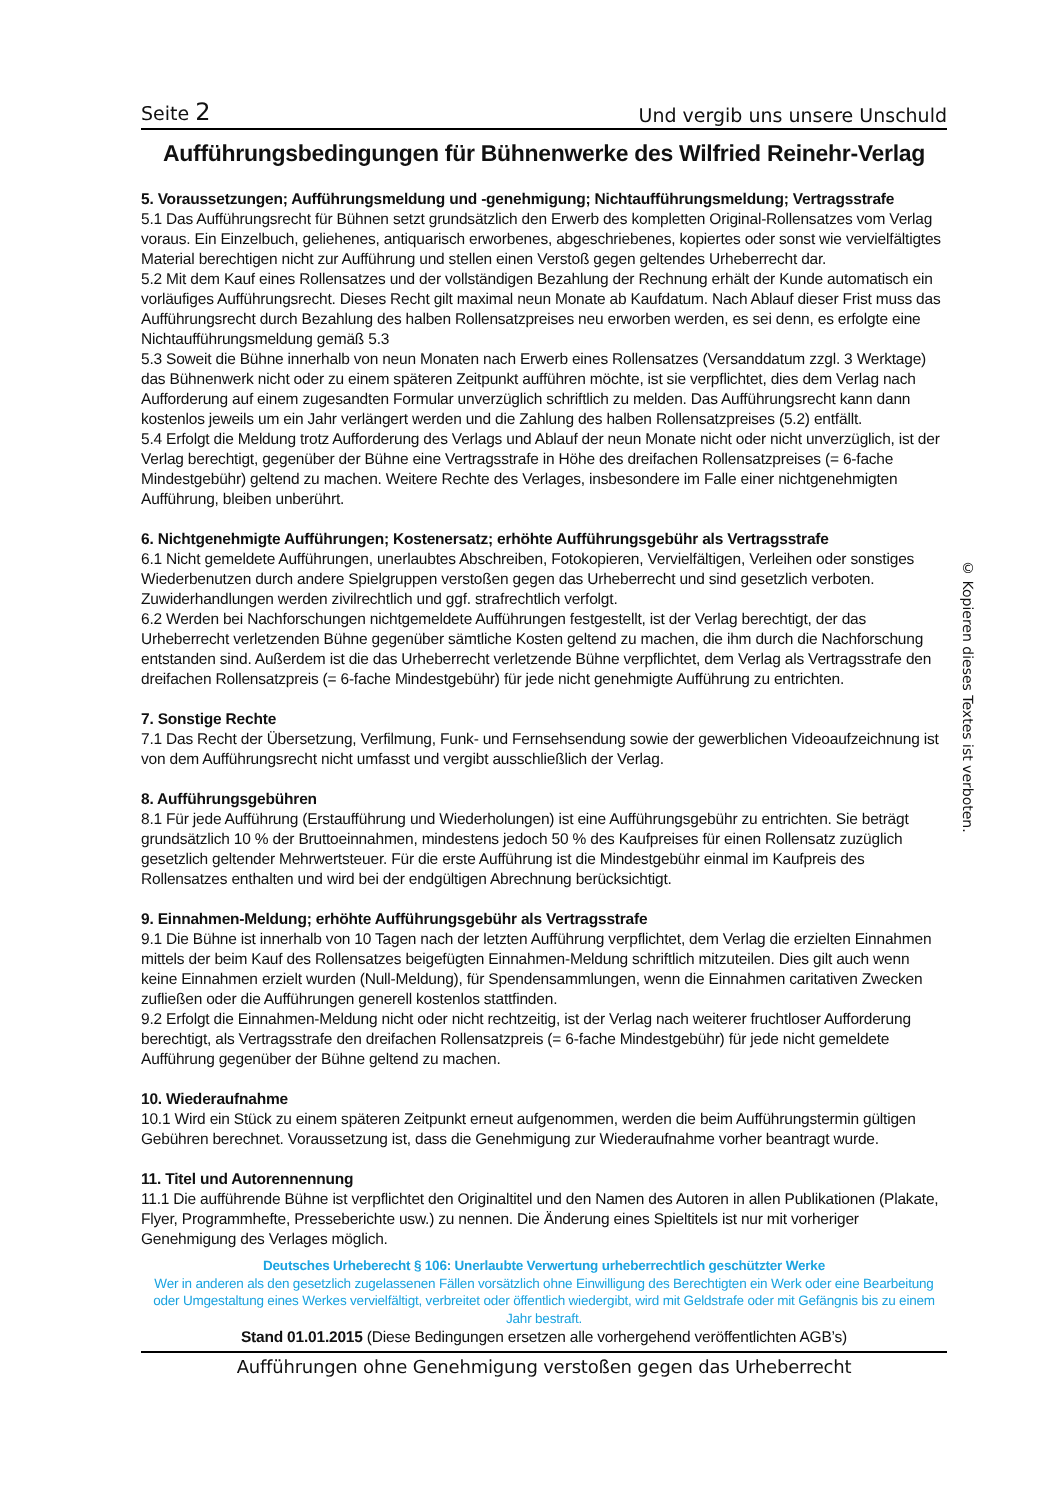Seite 2 Und vergib uns unsere Unschuld
Aufführungsbedingungen für Bühnenwerke des Wilfried Reinehr-Verlag
5. Voraussetzungen; Aufführungsmeldung und -genehmigung; Nichtaufführungsmeldung; Vertragsstrafe
5.1 Das Aufführungsrecht für Bühnen setzt grundsätzlich den Erwerb des kompletten Original-Rollensatzes vom Verlag voraus. Ein Einzelbuch, geliehenes, antiquarisch erworbenes, abgeschriebenes, kopiertes oder sonst wie vervielfältigtes Material berechtigen nicht zur Aufführung und stellen einen Verstoß gegen geltendes Urheberrecht dar.
5.2 Mit dem Kauf eines Rollensatzes und der vollständigen Bezahlung der Rechnung erhält der Kunde automatisch ein vorläufiges Aufführungsrecht. Dieses Recht gilt maximal neun Monate ab Kaufdatum. Nach Ablauf dieser Frist muss das Aufführungsrecht durch Bezahlung des halben Rollensatzpreises neu erworben werden, es sei denn, es erfolgte eine Nichtaufführungsmeldung gemäß 5.3
5.3 Soweit die Bühne innerhalb von neun Monaten nach Erwerb eines Rollensatzes (Versanddatum zzgl. 3 Werktage) das Bühnenwerk nicht oder zu einem späteren Zeitpunkt aufführen möchte, ist sie verpflichtet, dies dem Verlag nach Aufforderung auf einem zugesandten Formular unverzüglich schriftlich zu melden. Das Aufführungsrecht kann dann kostenlos jeweils um ein Jahr verlängert werden und die Zahlung des halben Rollensatzpreises (5.2) entfällt.
5.4 Erfolgt die Meldung trotz Aufforderung des Verlags und Ablauf der neun Monate nicht oder nicht unverzüglich, ist der Verlag berechtigt, gegenüber der Bühne eine Vertragsstrafe in Höhe des dreifachen Rollensatzpreises (= 6-fache Mindestgebühr) geltend zu machen. Weitere Rechte des Verlages, insbesondere im Falle einer nichtgenehmigten Aufführung, bleiben unberührt.
6. Nichtgenehmigte Aufführungen; Kostenersatz; erhöhte Aufführungsgebühr als Vertragsstrafe
6.1 Nicht gemeldete Aufführungen, unerlaubtes Abschreiben, Fotokopieren, Vervielfältigen, Verleihen oder sonstiges Wiederbenutzen durch andere Spielgruppen verstoßen gegen das Urheberrecht und sind gesetzlich verboten. Zuwiderhandlungen werden zivilrechtlich und ggf. strafrechtlich verfolgt.
6.2 Werden bei Nachforschungen nichtgemeldete Aufführungen festgestellt, ist der Verlag berechtigt, der das Urheberrecht verletzenden Bühne gegenüber sämtliche Kosten geltend zu machen, die ihm durch die Nachforschung entstanden sind. Außerdem ist die das Urheberrecht verletzende Bühne verpflichtet, dem Verlag als Vertragsstrafe den dreifachen Rollensatzpreis (= 6-fache Mindestgebühr) für jede nicht genehmigte Aufführung zu entrichten.
7. Sonstige Rechte
7.1 Das Recht der Übersetzung, Verfilmung, Funk- und Fernsehsendung sowie der gewerblichen Videoaufzeichnung ist von dem Aufführungsrecht nicht umfasst und vergibt ausschließlich der Verlag.
8. Aufführungsgebühren
8.1 Für jede Aufführung (Erstaufführung und Wiederholungen) ist eine Aufführungsgebühr zu entrichten. Sie beträgt grundsätzlich 10 % der Bruttoeinnahmen, mindestens jedoch 50 % des Kaufpreises für einen Rollensatz zuzüglich gesetzlich geltender Mehrwertsteuer. Für die erste Aufführung ist die Mindestgebühr einmal im Kaufpreis des Rollensatzes enthalten und wird bei der endgültigen Abrechnung berücksichtigt.
9. Einnahmen-Meldung; erhöhte Aufführungsgebühr als Vertragsstrafe
9.1 Die Bühne ist innerhalb von 10 Tagen nach der letzten Aufführung verpflichtet, dem Verlag die erzielten Einnahmen mittels der beim Kauf des Rollensatzes beigefügten Einnahmen-Meldung schriftlich mitzuteilen. Dies gilt auch wenn keine Einnahmen erzielt wurden (Null-Meldung), für Spendensammlungen, wenn die Einnahmen caritativen Zwecken zufließen oder die Aufführungen generell kostenlos stattfinden.
9.2 Erfolgt die Einnahmen-Meldung nicht oder nicht rechtzeitig, ist der Verlag nach weiterer fruchtloser Aufforderung berechtigt, als Vertragsstrafe den dreifachen Rollensatzpreis (= 6-fache Mindestgebühr) für jede nicht gemeldete Aufführung gegenüber der Bühne geltend zu machen.
10. Wiederaufnahme
10.1 Wird ein Stück zu einem späteren Zeitpunkt erneut aufgenommen, werden die beim Aufführungstermin gültigen Gebühren berechnet. Voraussetzung ist, dass die Genehmigung zur Wiederaufnahme vorher beantragt wurde.
11. Titel und Autorennennung
11.1 Die aufführende Bühne ist verpflichtet den Originaltitel und den Namen des Autoren in allen Publikationen (Plakate, Flyer, Programmhefte, Presseberichte usw.) zu nennen. Die Änderung eines Spieltitels ist nur mit vorheriger Genehmigung des Verlages möglich.
Deutsches Urheberecht § 106: Unerlaubte Verwertung urheberrechtlich geschützter Werke
Wer in anderen als den gesetzlich zugelassenen Fällen vorsätzlich ohne Einwilligung des Berechtigten ein Werk oder eine Bearbeitung oder Umgestaltung eines Werkes vervielfältigt, verbreitet oder öffentlich wiedergibt, wird mit Geldstrafe oder mit Gefängnis bis zu einem Jahr bestraft.
Stand 01.01.2015 (Diese Bedingungen ersetzen alle vorhergehend veröffentlichten AGB’s)
Aufführungen ohne Genehmigung verstoßen gegen das Urheberrecht
© Kopieren dieses Textes ist verboten.